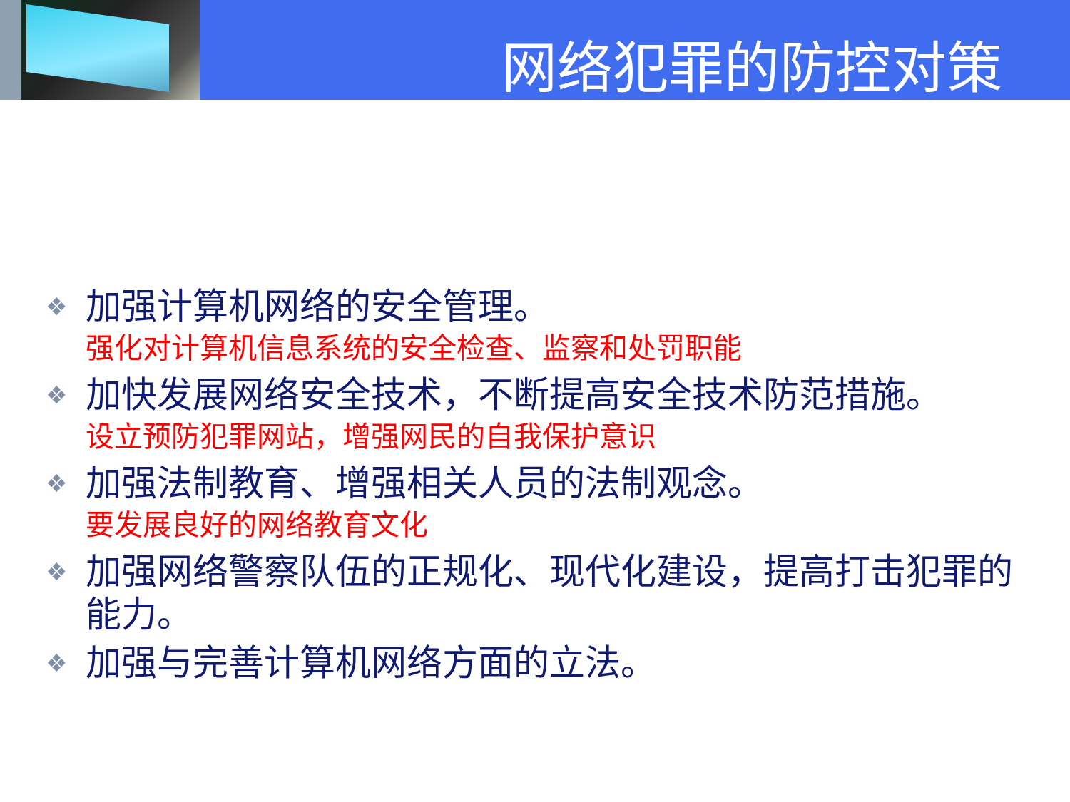网络犯罪的防控对策
❖ 加强计算机网络的安全管理。
强化对计算机信息系统的安全检查、监察和处罚职能
❖ 加快发展网络安全技术，不断提高安全技术防范措施。
设立预防犯罪网站，增强网民的自我保护意识
❖ 加强法制教育、增强相关人员的法制观念。
要发展良好的网络教育文化
❖ 加强网络警察队伍的正规化、现代化建设，提高打击犯罪的能力。
❖ 加强与完善计算机网络方面的立法。